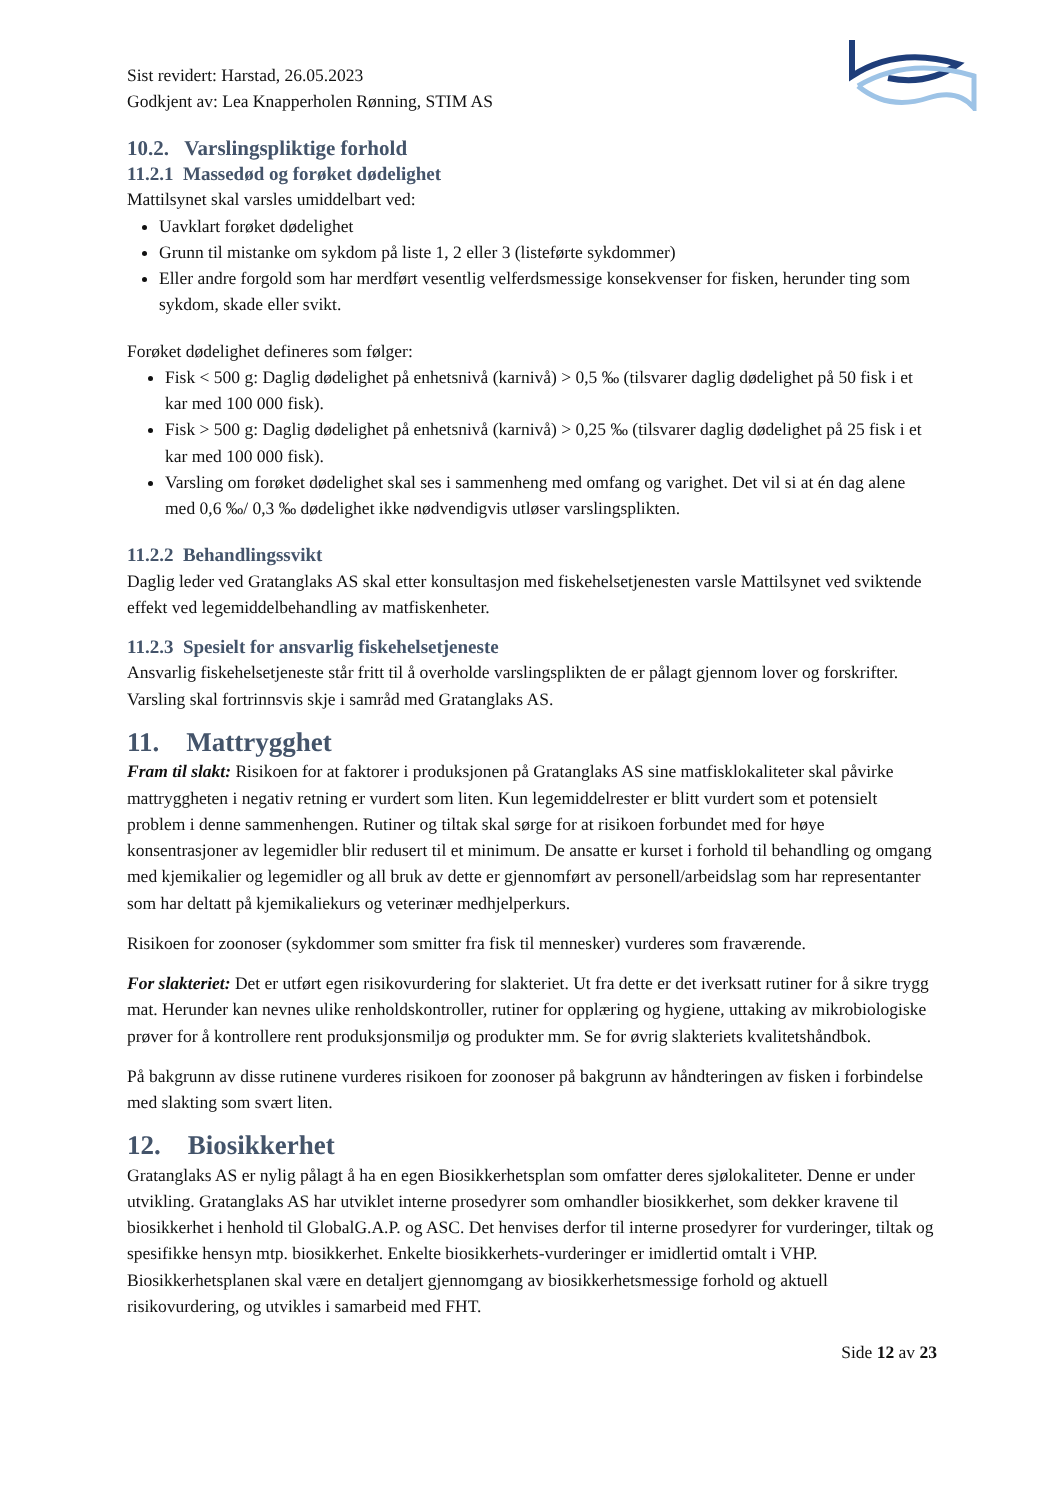Sist revidert: Harstad, 26.05.2023
Godkjent av: Lea Knapperholen Rønning, STIM AS
10.2. Varslingspliktige forhold
11.2.1 Massedød og forøket dødelighet
Mattilsynet skal varsles umiddelbart ved:
Uavklart forøket dødelighet
Grunn til mistanke om sykdom på liste 1, 2 eller 3 (listeførte sykdommer)
Eller andre forgold som har merdført vesentlig velferdsmessige konsekvenser for fisken, herunder ting som sykdom, skade eller svikt.
Forøket dødelighet defineres som følger:
Fisk < 500 g: Daglig dødelighet på enhetsnivå (karnivå) > 0,5 ‰ (tilsvarer daglig dødelighet på 50 fisk i et kar med 100 000 fisk).
Fisk > 500 g: Daglig dødelighet på enhetsnivå (karnivå) > 0,25 ‰ (tilsvarer daglig dødelighet på 25 fisk i et kar med 100 000 fisk).
Varsling om forøket dødelighet skal ses i sammenheng med omfang og varighet. Det vil si at én dag alene med 0,6 ‰/ 0,3 ‰ dødelighet ikke nødvendigvis utløser varslingsplikten.
11.2.2 Behandlingssvikt
Daglig leder ved Gratanglaks AS skal etter konsultasjon med fiskehelsetjenesten varsle Mattilsynet ved sviktende effekt ved legemiddelbehandling av matfiskenheter.
11.2.3 Spesielt for ansvarlig fiskehelsetjeneste
Ansvarlig fiskehelsetjeneste står fritt til å overholde varslingsplikten de er pålagt gjennom lover og forskrifter. Varsling skal fortrinnsvis skje i samråd med Gratanglaks AS.
11. Mattrygghet
Fram til slakt: Risikoen for at faktorer i produksjonen på Gratanglaks AS sine matfisklokaliteter skal påvirke mattryggheten i negativ retning er vurdert som liten. Kun legemiddelrester er blitt vurdert som et potensielt problem i denne sammenhengen. Rutiner og tiltak skal sørge for at risikoen forbundet med for høye konsentrasjoner av legemidler blir redusert til et minimum. De ansatte er kurset i forhold til behandling og omgang med kjemikalier og legemidler og all bruk av dette er gjennomført av personell/arbeidslag som har representanter som har deltatt på kjemikaliekurs og veterinær medhjelperkurs.
Risikoen for zoonoser (sykdommer som smitter fra fisk til mennesker) vurderes som fraværende.
For slakteriet: Det er utført egen risikovurdering for slakteriet. Ut fra dette er det iverksatt rutiner for å sikre trygg mat. Herunder kan nevnes ulike renholdskontroller, rutiner for opplæring og hygiene, uttaking av mikrobiologiske prøver for å kontrollere rent produksjonsmiljø og produkter mm. Se for øvrig slakteriets kvalitetshåndbok.
På bakgrunn av disse rutinene vurderes risikoen for zoonoser på bakgrunn av håndteringen av fisken i forbindelse med slakting som svært liten.
12. Biosikkerhet
Gratanglaks AS er nylig pålagt å ha en egen Biosikkerhetsplan som omfatter deres sjølokaliteter. Denne er under utvikling. Gratanglaks AS har utviklet interne prosedyrer som omhandler biosikkerhet, som dekker kravene til biosikkerhet i henhold til GlobalG.A.P. og ASC. Det henvises derfor til interne prosedyrer for vurderinger, tiltak og spesifikke hensyn mtp. biosikkerhet. Enkelte biosikkerhets-vurderinger er imidlertid omtalt i VHP. Biosikkerhetsplanen skal være en detaljert gjennomgang av biosikkerhetsmessige forhold og aktuell risikovurdering, og utvikles i samarbeid med FHT.
Side 12 av 23